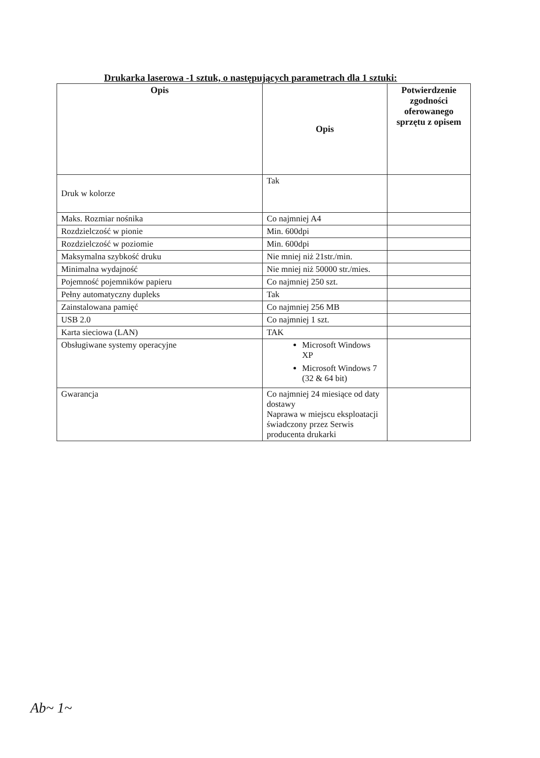Drukarka laserowa -1 sztuk, o następujących parametrach dla 1 sztuki:
| Opis | Opis | Potwierdzenie zgodności oferowanego sprzętu z opisem |
| --- | --- | --- |
| Druk w kolorze | Tak | |
| Maks. Rozmiar nośnika | Co najmniej A4 | |
| Rozdzielczość w pionie | Min. 600dpi | |
| Rozdzielczość w poziomie | Min. 600dpi | |
| Maksymalna szybkość druku | Nie mniej niż 21str./min. | |
| Minimalna wydajność | Nie mniej niż 50000 str./mies. | |
| Pojemność pojemników papieru | Co najmniej 250 szt. | |
| Pełny automatyczny dupleks | Tak | |
| Zainstalowana pamięć | Co najmniej 256 MB | |
| USB 2.0 | Co najmniej 1 szt. | |
| Karta sieciowa (LAN) | TAK | |
| Obsługiwane systemy operacyjne | Microsoft Windows XP Microsoft Windows 7 (32 & 64 bit) | |
| Gwarancja | Co najmniej 24 miesiące od daty dostawy Naprawa w miejscu eksploatacji świadczony przez Serwis producenta drukarki | |
Ab~ 1~